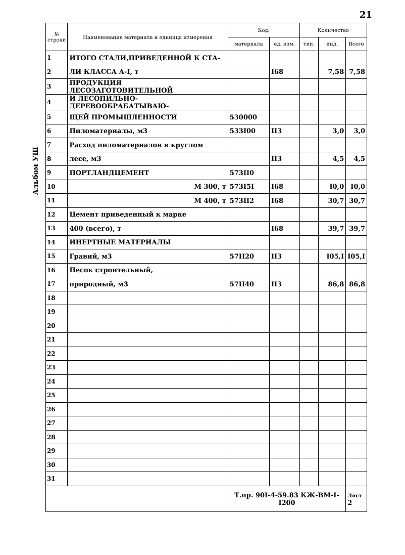21
Альбом УШ
| № строки | Наименование материала и единица измерения | Код. | | Количество | | |
| --- | --- | --- | --- | --- | --- | --- |
| | | материала | ед. изм. | тип. | инд. | Всего |
| 1 | ИТОГО СТАЛИ,ПРИВЕДЕННОЙ К СТА- | | | | | |
| 2 | ЛИ КЛАССА А-I, т | | I68 | | 7,58 | 7,58 |
| 3 | ПРОДУКЦИЯ ЛЕСОЗАГОТОВИТЕЛЬНОЙ | | | | | |
| 4 | И ЛЕСОПИЛЬНО-ДЕРЕВООБРАБАТЫВАЮ- | | | | | |
| 5 | ЩЕЙ ПРОМЫШЛЕННОСТИ | 530000 | | | | |
| 6 | Пиломатериалы, м3 | 533I00 | II3 | | 3,0 | 3,0 |
| 7 | Расход пиломатериалов в круглом | | | | | |
| 8 | лесе, м3 | | II3 | | 4,5 | 4,5 |
| 9 | ПОРТЛАНДЦЕМЕНТ | 573II0 | | | | |
| 10 | М 300, т | 573I5I | I68 | | I0,0 | I0,0 |
| 11 | М 400, т | 573II2 | I68 | | 30,7 | 30,7 |
| 12 | Цемент приведенный к марке | | | | | |
| 13 | 400 (всего), т | | I68 | | 39,7 | 39,7 |
| 14 | ИНЕРТНЫЕ МАТЕРИАЛЫ | | | | | |
| 15 | Гравий, м3 | 57II20 | II3 | | I05,I | I05,I |
| 16 | Песок строительный, | | | | | |
| 17 | природный, м3 | 57II40 | II3 | | 86,8 | 86,8 |
| 18 | | | | | | |
| 19 | | | | | | |
| 20 | | | | | | |
| 21 | | | | | | |
| 22 | | | | | | |
| 23 | | | | | | |
| 24 | | | | | | |
| 25 | | | | | | |
| 26 | | | | | | |
| 27 | | | | | | |
| 28 | | | | | | |
| 29 | | | | | | |
| 30 | | | | | | |
| 31 | | | | | | |
| | | Т.пр. 90I-4-59.83 КЖ-ВМ-I-I200 | | | | Лист 2 |